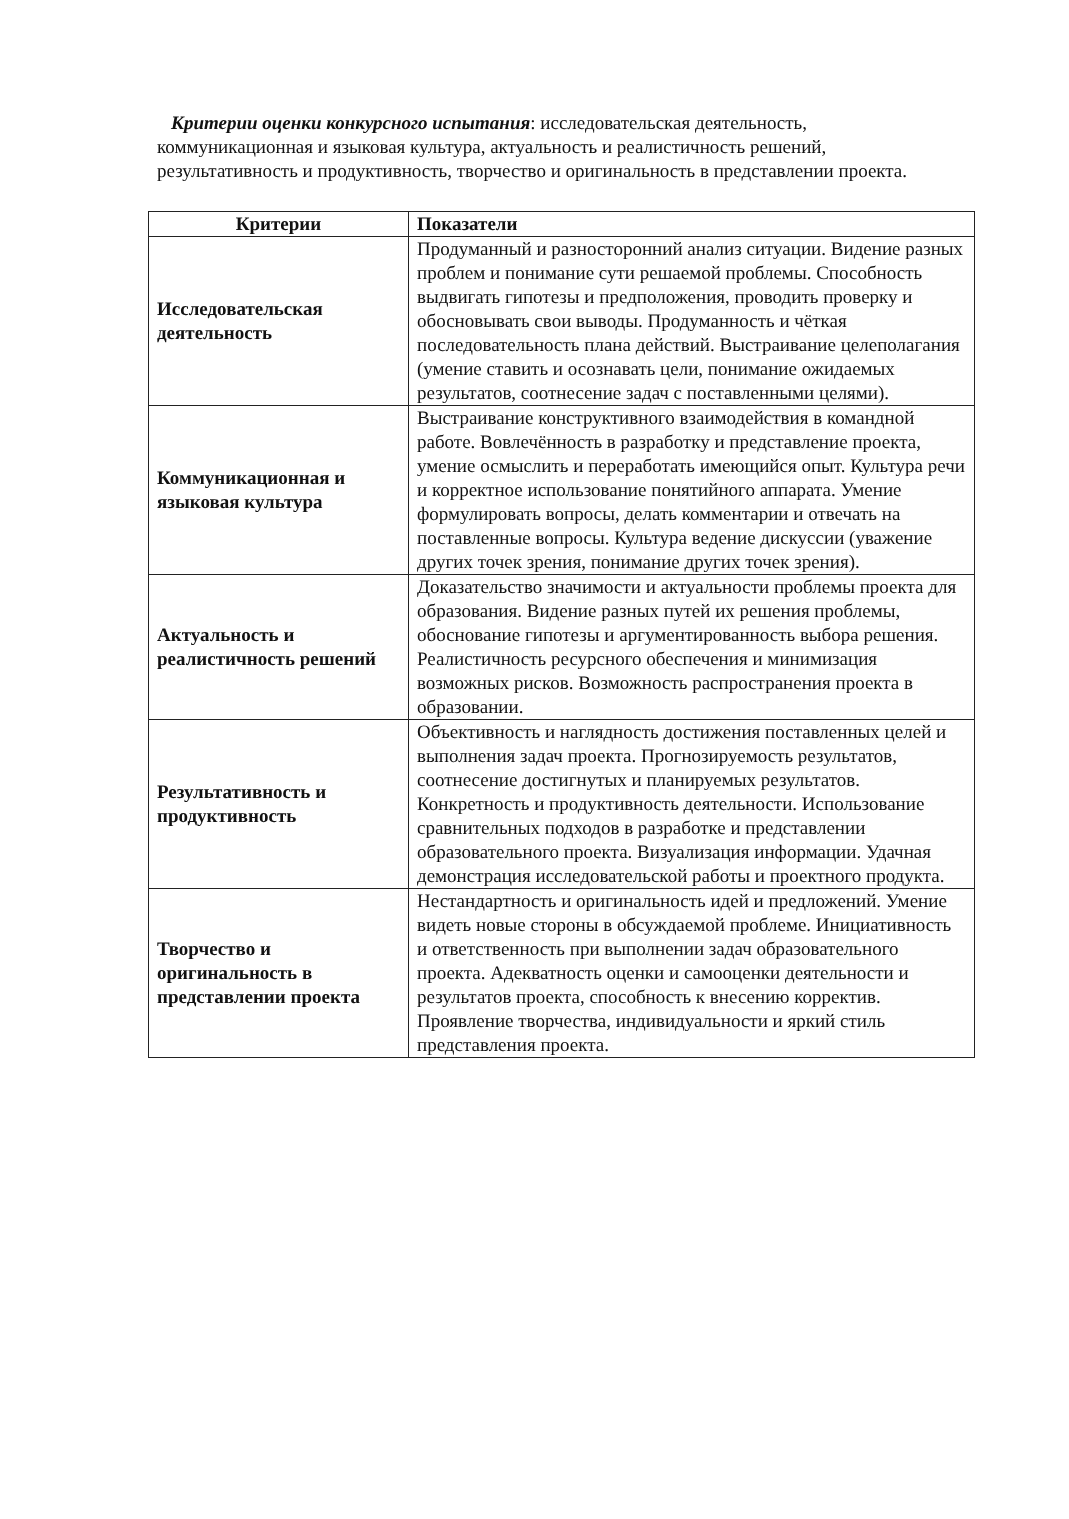Критерии оценки конкурсного испытания: исследовательская деятельность, коммуникационная и языковая культура, актуальность и реалистичность решений, результативность и продуктивность, творчество и оригинальность в представлении проекта.
| Критерии | Показатели |
| --- | --- |
| Исследовательская деятельность | Продуманный и разносторонний анализ ситуации. Видение разных проблем и понимание сути решаемой проблемы. Способность выдвигать гипотезы и предположения, проводить проверку и обосновывать свои выводы. Продуманность и чёткая последовательность плана действий. Выстраивание целеполагания (умение ставить и осознавать цели, понимание ожидаемых результатов, соотнесение задач с поставленными целями). |
| Коммуникационная и языковая культура | Выстраивание конструктивного взаимодействия в командной работе. Вовлечённость в разработку и представление проекта, умение осмыслить и переработать имеющийся опыт. Культура речи и корректное использование понятийного аппарата. Умение формулировать вопросы, делать комментарии и отвечать на поставленные вопросы. Культура ведение дискуссии (уважение других точек зрения, понимание других точек зрения). |
| Актуальность и реалистичность решений | Доказательство значимости и актуальности проблемы проекта для образования. Видение разных путей их решения проблемы, обоснование гипотезы и аргументированность выбора решения. Реалистичность ресурсного обеспечения и минимизация возможных рисков. Возможность распространения проекта в образовании. |
| Результативность и продуктивность | Объективность и наглядность достижения поставленных целей и выполнения задач проекта. Прогнозируемость результатов, соотнесение достигнутых и планируемых результатов. Конкретность и продуктивность деятельности. Использование сравнительных подходов в разработке и представлении образовательного проекта. Визуализация информации. Удачная демонстрация исследовательской работы и проектного продукта. |
| Творчество и оригинальность в представлении проекта | Нестандартность и оригинальность идей и предложений. Умение видеть новые стороны в обсуждаемой проблеме. Инициативность и ответственность при выполнении задач образовательного проекта. Адекватность оценки и самооценки деятельности и результатов проекта, способность к внесению корректив. Проявление творчества, индивидуальности и яркий стиль представления проекта. |